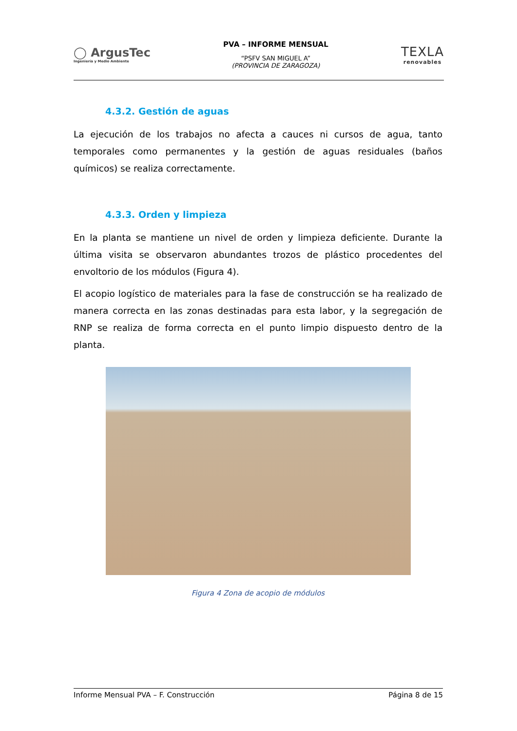◯ ArgusTec
Ingeniería y Medio Ambiente
PVA – INFORME MENSUAL
“PSFV SAN MIGUEL A”
(PROVINCIA DE ZARAGOZA)
TEXLA
renovables
4.3.2. Gestión de aguas
La ejecución de los trabajos no afecta a cauces ni cursos de agua, tanto temporales como permanentes y la gestión de aguas residuales (baños químicos) se realiza correctamente.
4.3.3. Orden y limpieza
En la planta se mantiene un nivel de orden y limpieza deficiente. Durante la última visita se observaron abundantes trozos de plástico procedentes del envoltorio de los módulos (Figura 4).
El acopio logístico de materiales para la fase de construcción se ha realizado de manera correcta en las zonas destinadas para esta labor, y la segregación de RNP se realiza de forma correcta en el punto limpio dispuesto dentro de la planta.
Figura 4 Zona de acopio de módulos
Informe Mensual PVA – F. Construcción Página 8 de 15